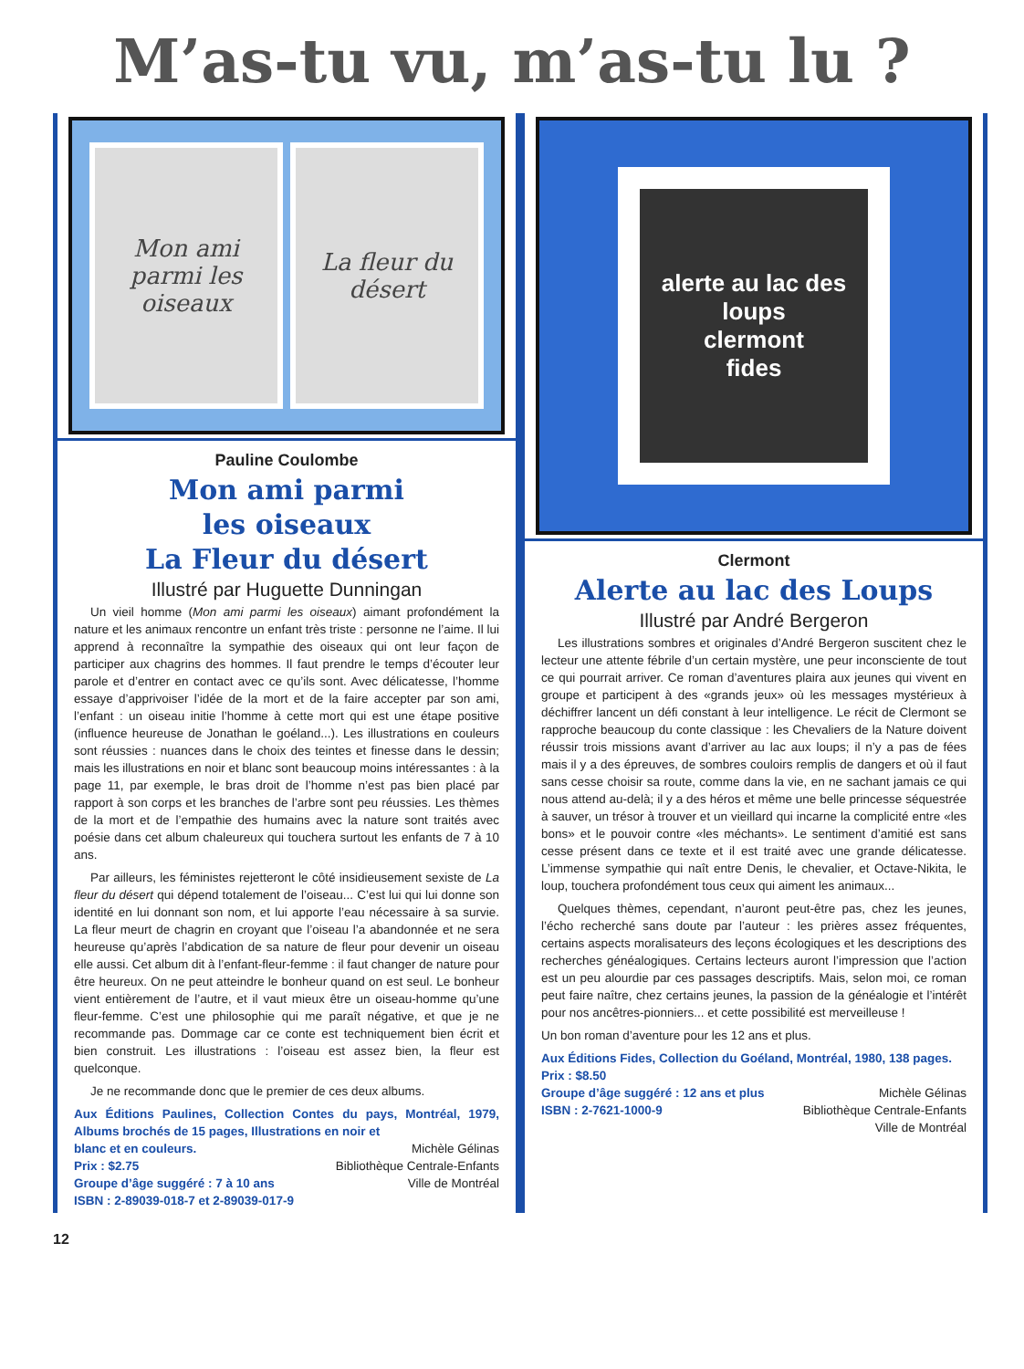M’as-tu vu, m’as-tu lu ?
Mon ami parmi les oiseaux
La fleur du désert
Pauline Coulombe
Mon ami parmi
les oiseaux
La Fleur du désert
Illustré par Huguette Dunningan
Un vieil homme (Mon ami parmi les oiseaux) aimant profondément la nature et les animaux rencontre un enfant très triste : personne ne l’aime. Il lui apprend à reconnaître la sympathie des oiseaux qui ont leur façon de participer aux chagrins des hommes. Il faut prendre le temps d’écouter leur parole et d’entrer en contact avec ce qu’ils sont. Avec délicatesse, l’homme essaye d’apprivoiser l’idée de la mort et de la faire accepter par son ami, l’enfant : un oiseau initie l’homme à cette mort qui est une étape positive (influence heureuse de Jonathan le goéland...). Les illustrations en couleurs sont réussies : nuances dans le choix des teintes et finesse dans le dessin; mais les illustrations en noir et blanc sont beaucoup moins intéressantes : à la page 11, par exemple, le bras droit de l’homme n’est pas bien placé par rapport à son corps et les branches de l’arbre sont peu réussies. Les thèmes de la mort et de l’empathie des humains avec la nature sont traités avec poésie dans cet album chaleureux qui touchera surtout les enfants de 7 à 10 ans.
Par ailleurs, les féministes rejetteront le côté insidieusement sexiste de La fleur du désert qui dépend totalement de l’oiseau... C’est lui qui lui donne son identité en lui donnant son nom, et lui apporte l’eau nécessaire à sa survie. La fleur meurt de chagrin en croyant que l’oiseau l’a abandonnée et ne sera heureuse qu’après l’abdication de sa nature de fleur pour devenir un oiseau elle aussi. Cet album dit à l’enfant-fleur-femme : il faut changer de nature pour être heureux. On ne peut atteindre le bonheur quand on est seul. Le bonheur vient entièrement de l’autre, et il vaut mieux être un oiseau-homme qu’une fleur-femme. C’est une philosophie qui me paraît négative, et que je ne recommande pas. Dommage car ce conte est techniquement bien écrit et bien construit. Les illustrations : l’oiseau est assez bien, la fleur est quelconque.
Je ne recommande donc que le premier de ces deux albums.
Aux Éditions Paulines, Collection Contes du pays, Montréal, 1979, Albums brochés de 15 pages, Illustrations en noir et
blanc et en couleurs. Michèle Gélinas
Prix : $2.75 Bibliothèque Centrale-Enfants
Groupe d’âge suggéré : 7 à 10 ans Ville de Montréal
ISBN : 2-89039-018-7 et 2-89039-017-9
alerte au lac des loups
clermont
fides
Clermont
Alerte au lac des Loups
Illustré par André Bergeron
Les illustrations sombres et originales d’André Bergeron suscitent chez le lecteur une attente fébrile d’un certain mystère, une peur inconsciente de tout ce qui pourrait arriver. Ce roman d’aventures plaira aux jeunes qui vivent en groupe et participent à des «grands jeux» où les messages mystérieux à déchiffrer lancent un défi constant à leur intelligence. Le récit de Clermont se rapproche beaucoup du conte classique : les Chevaliers de la Nature doivent réussir trois missions avant d’arriver au lac aux loups; il n’y a pas de fées mais il y a des épreuves, de sombres couloirs remplis de dangers et où il faut sans cesse choisir sa route, comme dans la vie, en ne sachant jamais ce qui nous attend au-delà; il y a des héros et même une belle princesse séquestrée à sauver, un trésor à trouver et un vieillard qui incarne la complicité entre «les bons» et le pouvoir contre «les méchants». Le sentiment d’amitié est sans cesse présent dans ce texte et il est traité avec une grande délicatesse. L’immense sympathie qui naît entre Denis, le chevalier, et Octave-Nikita, le loup, touchera profondément tous ceux qui aiment les animaux...
Quelques thèmes, cependant, n’auront peut-être pas, chez les jeunes, l’écho recherché sans doute par l’auteur : les prières assez fréquentes, certains aspects moralisateurs des leçons écologiques et les descriptions des recherches généalogiques. Certains lecteurs auront l’impression que l’action est un peu alourdie par ces passages descriptifs. Mais, selon moi, ce roman peut faire naître, chez certains jeunes, la passion de la généalogie et l’intérêt pour nos ancêtres-pionniers... et cette possibilité est merveilleuse !
Un bon roman d’aventure pour les 12 ans et plus.
Aux Éditions Fides, Collection du Goéland, Montréal, 1980, 138 pages.
Prix : $8.50
Groupe d’âge suggéré : 12 ans et plus Michèle Gélinas
ISBN : 2-7621-1000-9 Bibliothèque Centrale-Enfants
Ville de Montréal
12